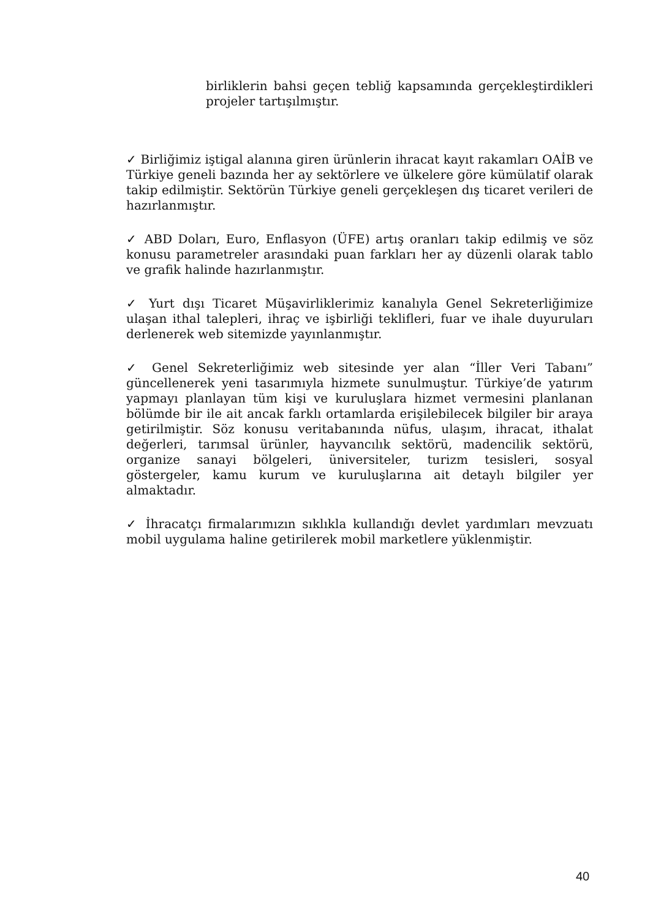birliklerin bahsi geçen tebliğ kapsamında gerçekleştirdikleri projeler tartışılmıştır.
✓ Birliğimiz iştigal alanına giren ürünlerin ihracat kayıt rakamları OAİB ve Türkiye geneli bazında her ay sektörlere ve ülkelere göre kümülatif olarak takip edilmiştir. Sektörün Türkiye geneli gerçekleşen dış ticaret verileri de hazırlanmıştır.
✓ ABD Doları, Euro, Enflasyon (ÜFE) artış oranları takip edilmiş ve söz konusu parametreler arasındaki puan farkları her ay düzenli olarak tablo ve grafik halinde hazırlanmıştır.
✓ Yurt dışı Ticaret Müşavirliklerimiz kanalıyla Genel Sekreterliğimize ulaşan ithal talepleri, ihraç ve işbirliği teklifleri, fuar ve ihale duyuruları derlenerek web sitemizde yayınlanmıştır.
✓ Genel Sekreterliğimiz web sitesinde yer alan “İller Veri Tabanı” güncellenerek yeni tasarımıyla hizmete sunulmuştur. Türkiye’de yatırım yapmayı planlayan tüm kişi ve kuruluşlara hizmet vermesini planlanan bölümde bir ile ait ancak farklı ortamlarda erişilebilecek bilgiler bir araya getirilmiştir. Söz konusu veritabanında nüfus, ulaşım, ihracat, ithalat değerleri, tarımsal ürünler, hayvancılık sektörü, madencilik sektörü, organize sanayi bölgeleri, üniversiteler, turizm tesisleri, sosyal göstergeler, kamu kurum ve kuruluşlarına ait detaylı bilgiler yer almaktadır.
✓ İhracatçı firmalarımızın sıklıkla kullandığı devlet yardımları mevzuatı mobil uygulama haline getirilerek mobil marketlere yüklenmiştir.
40